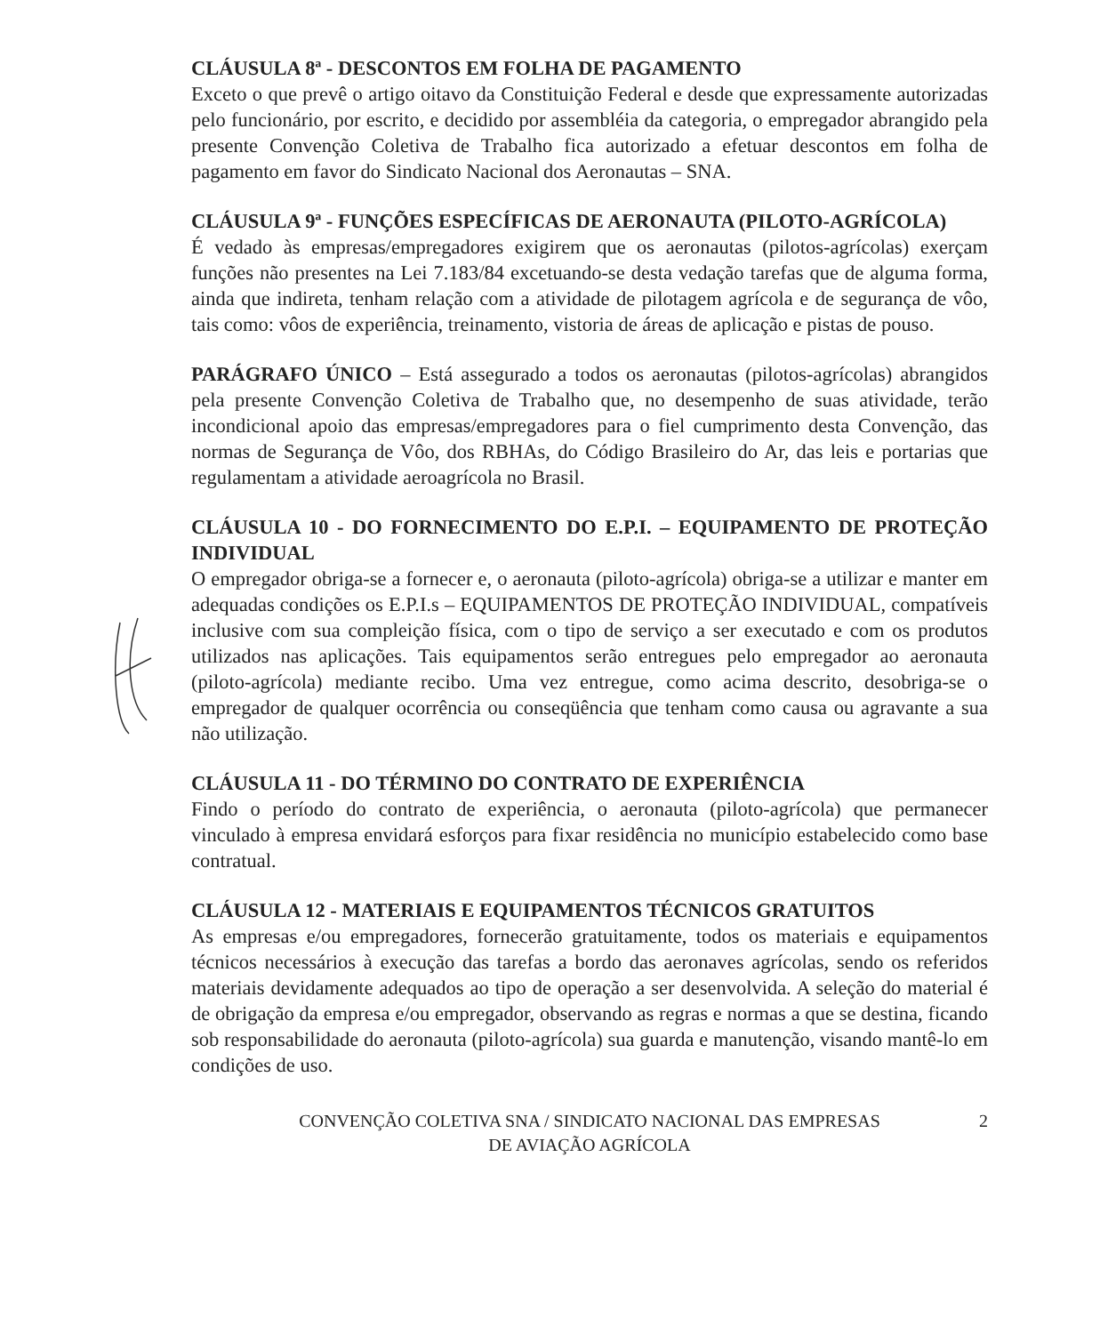CLÁUSULA 8ª - DESCONTOS EM FOLHA DE PAGAMENTO
Exceto o que prevê o artigo oitavo da Constituição Federal e desde que expressamente autorizadas pelo funcionário, por escrito, e decidido por assembléia da categoria, o empregador abrangido pela presente Convenção Coletiva de Trabalho fica autorizado a efetuar descontos em folha de pagamento em favor do Sindicato Nacional dos Aeronautas – SNA.
CLÁUSULA 9ª - FUNÇÕES ESPECÍFICAS DE AERONAUTA (PILOTO-AGRÍCOLA)
É vedado às empresas/empregadores exigirem que os aeronautas (pilotos-agrícolas) exerçam funções não presentes na Lei 7.183/84 excetuando-se desta vedação tarefas que de alguma forma, ainda que indireta, tenham relação com a atividade de pilotagem agrícola e de segurança de vôo, tais como: vôos de experiência, treinamento, vistoria de áreas de aplicação e pistas de pouso.
PARÁGRAFO ÚNICO – Está assegurado a todos os aeronautas (pilotos-agrícolas) abrangidos pela presente Convenção Coletiva de Trabalho que, no desempenho de suas atividade, terão incondicional apoio das empresas/empregadores para o fiel cumprimento desta Convenção, das normas de Segurança de Vôo, dos RBHAs, do Código Brasileiro do Ar, das leis e portarias que regulamentam a atividade aeroagrícola no Brasil.
CLÁUSULA 10 - DO FORNECIMENTO DO E.P.I. – EQUIPAMENTO DE PROTEÇÃO INDIVIDUAL
O empregador obriga-se a fornecer e, o aeronauta (piloto-agrícola) obriga-se a utilizar e manter em adequadas condições os E.P.I.s – EQUIPAMENTOS DE PROTEÇÃO INDIVIDUAL, compatíveis inclusive com sua compleição física, com o tipo de serviço a ser executado e com os produtos utilizados nas aplicações. Tais equipamentos serão entregues pelo empregador ao aeronauta (piloto-agrícola) mediante recibo. Uma vez entregue, como acima descrito, desobriga-se o empregador de qualquer ocorrência ou conseqüência que tenham como causa ou agravante a sua não utilização.
CLÁUSULA 11 - DO TÉRMINO DO CONTRATO DE EXPERIÊNCIA
Findo o período do contrato de experiência, o aeronauta (piloto-agrícola) que permanecer vinculado à empresa envidará esforços para fixar residência no município estabelecido como base contratual.
CLÁUSULA 12 - MATERIAIS E EQUIPAMENTOS TÉCNICOS GRATUITOS
As empresas e/ou empregadores, fornecerão gratuitamente, todos os materiais e equipamentos técnicos necessários à execução das tarefas a bordo das aeronaves agrícolas, sendo os referidos materiais devidamente adequados ao tipo de operação a ser desenvolvida. A seleção do material é de obrigação da empresa e/ou empregador, observando as regras e normas a que se destina, ficando sob responsabilidade do aeronauta (piloto-agrícola) sua guarda e manutenção, visando mantê-lo em condições de uso.
CONVENÇÃO COLETIVA SNA / SINDICATO NACIONAL DAS EMPRESAS
DE AVIAÇÃO AGRÍCOLA
2